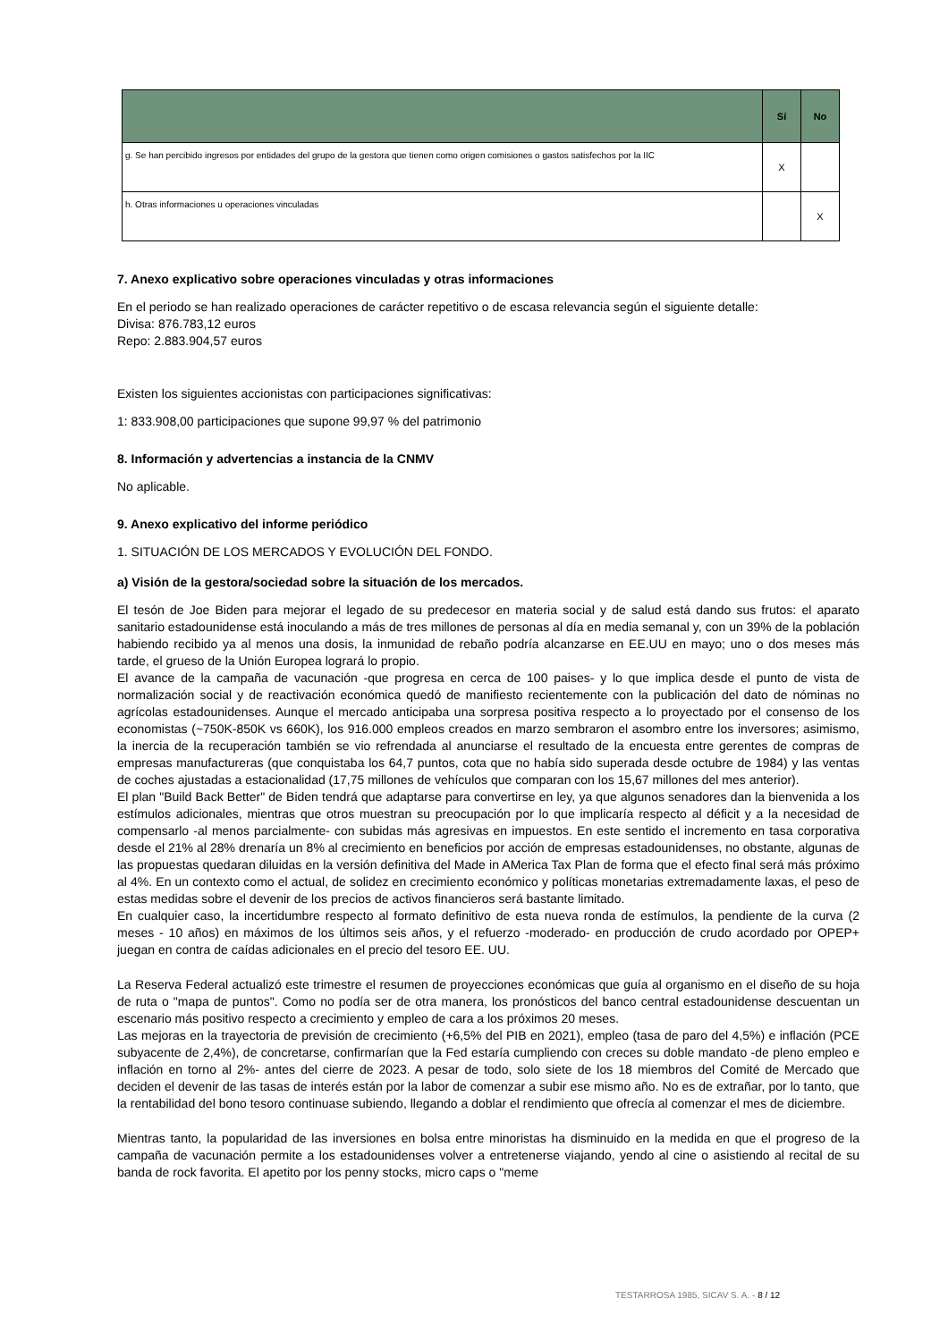| | Sí | No |
| --- | --- | --- |
| g. Se han percibido ingresos por entidades del grupo de la gestora que tienen como origen comisiones o gastos satisfechos por la IIC | X | |
| h. Otras informaciones u operaciones vinculadas | | X |
7. Anexo explicativo sobre operaciones vinculadas y otras informaciones
En el periodo se han realizado operaciones de carácter repetitivo o de escasa relevancia según el siguiente detalle:
Divisa: 876.783,12 euros
Repo: 2.883.904,57 euros
Existen los siguientes accionistas con participaciones significativas:
1: 833.908,00 participaciones que supone 99,97 % del patrimonio
8. Información y advertencias a instancia de la CNMV
No aplicable.
9. Anexo explicativo del informe periódico
1. SITUACIÓN DE LOS MERCADOS Y EVOLUCIÓN DEL FONDO.
a) Visión de la gestora/sociedad sobre la situación de los mercados.
El tesón de Joe Biden para mejorar el legado de su predecesor en materia social y de salud está dando sus frutos: el aparato sanitario estadounidense está inoculando a más de tres millones de personas al día en media semanal y, con un 39% de la población habiendo recibido ya al menos una dosis, la inmunidad de rebaño podría alcanzarse en EE.UU en mayo; uno o dos meses más tarde, el grueso de la Unión Europea logrará lo propio.
El avance de la campaña de vacunación -que progresa en cerca de 100 paises- y lo que implica desde el punto de vista de normalización social y de reactivación económica quedó de manifiesto recientemente con la publicación del dato de nóminas no agrícolas estadounidenses. Aunque el mercado anticipaba una sorpresa positiva respecto a lo proyectado por el consenso de los economistas (~750K-850K vs 660K), los 916.000 empleos creados en marzo sembraron el asombro entre los inversores; asimismo, la inercia de la recuperación también se vio refrendada al anunciarse el resultado de la encuesta entre gerentes de compras de empresas manufactureras (que conquistaba los 64,7 puntos, cota que no había sido superada desde octubre de 1984) y las ventas de coches ajustadas a estacionalidad (17,75 millones de vehículos que comparan con los 15,67 millones del mes anterior).
El plan "Build Back Better" de Biden tendrá que adaptarse para convertirse en ley, ya que algunos senadores dan la bienvenida a los estímulos adicionales, mientras que otros muestran su preocupación por lo que implicaría respecto al déficit y a la necesidad de compensarlo -al menos parcialmente- con subidas más agresivas en impuestos. En este sentido el incremento en tasa corporativa desde el 21% al 28% drenaría un 8% al crecimiento en beneficios por acción de empresas estadounidenses, no obstante, algunas de las propuestas quedaran diluidas en la versión definitiva del Made in AMerica Tax Plan de forma que el efecto final será más próximo al 4%. En un contexto como el actual, de solidez en crecimiento económico y políticas monetarias extremadamente laxas, el peso de estas medidas sobre el devenir de los precios de activos financieros será bastante limitado.
En cualquier caso, la incertidumbre respecto al formato definitivo de esta nueva ronda de estímulos, la pendiente de la curva (2 meses - 10 años) en máximos de los últimos seis años, y el refuerzo -moderado- en producción de crudo acordado por OPEP+ juegan en contra de caídas adicionales en el precio del tesoro EE. UU.
La Reserva Federal actualizó este trimestre el resumen de proyecciones económicas que guía al organismo en el diseño de su hoja de ruta o "mapa de puntos". Como no podía ser de otra manera, los pronósticos del banco central estadounidense descuentan un escenario más positivo respecto a crecimiento y empleo de cara a los próximos 20 meses.
Las mejoras en la trayectoria de previsión de crecimiento (+6,5% del PIB en 2021), empleo (tasa de paro del 4,5%) e inflación (PCE subyacente de 2,4%), de concretarse, confirmarían que la Fed estaría cumpliendo con creces su doble mandato -de pleno empleo e inflación en torno al 2%- antes del cierre de 2023. A pesar de todo, solo siete de los 18 miembros del Comité de Mercado que deciden el devenir de las tasas de interés están por la labor de comenzar a subir ese mismo año. No es de extrañar, por lo tanto, que la rentabilidad del bono tesoro continuase subiendo, llegando a doblar el rendimiento que ofrecía al comenzar el mes de diciembre.
Mientras tanto, la popularidad de las inversiones en bolsa entre minoristas ha disminuido en la medida en que el progreso de la campaña de vacunación permite a los estadounidenses volver a entretenerse viajando, yendo al cine o asistiendo al recital de su banda de rock favorita. El apetito por los penny stocks, micro caps o "meme
TESTARROSA 1985, SICAV S. A. - 8 / 12